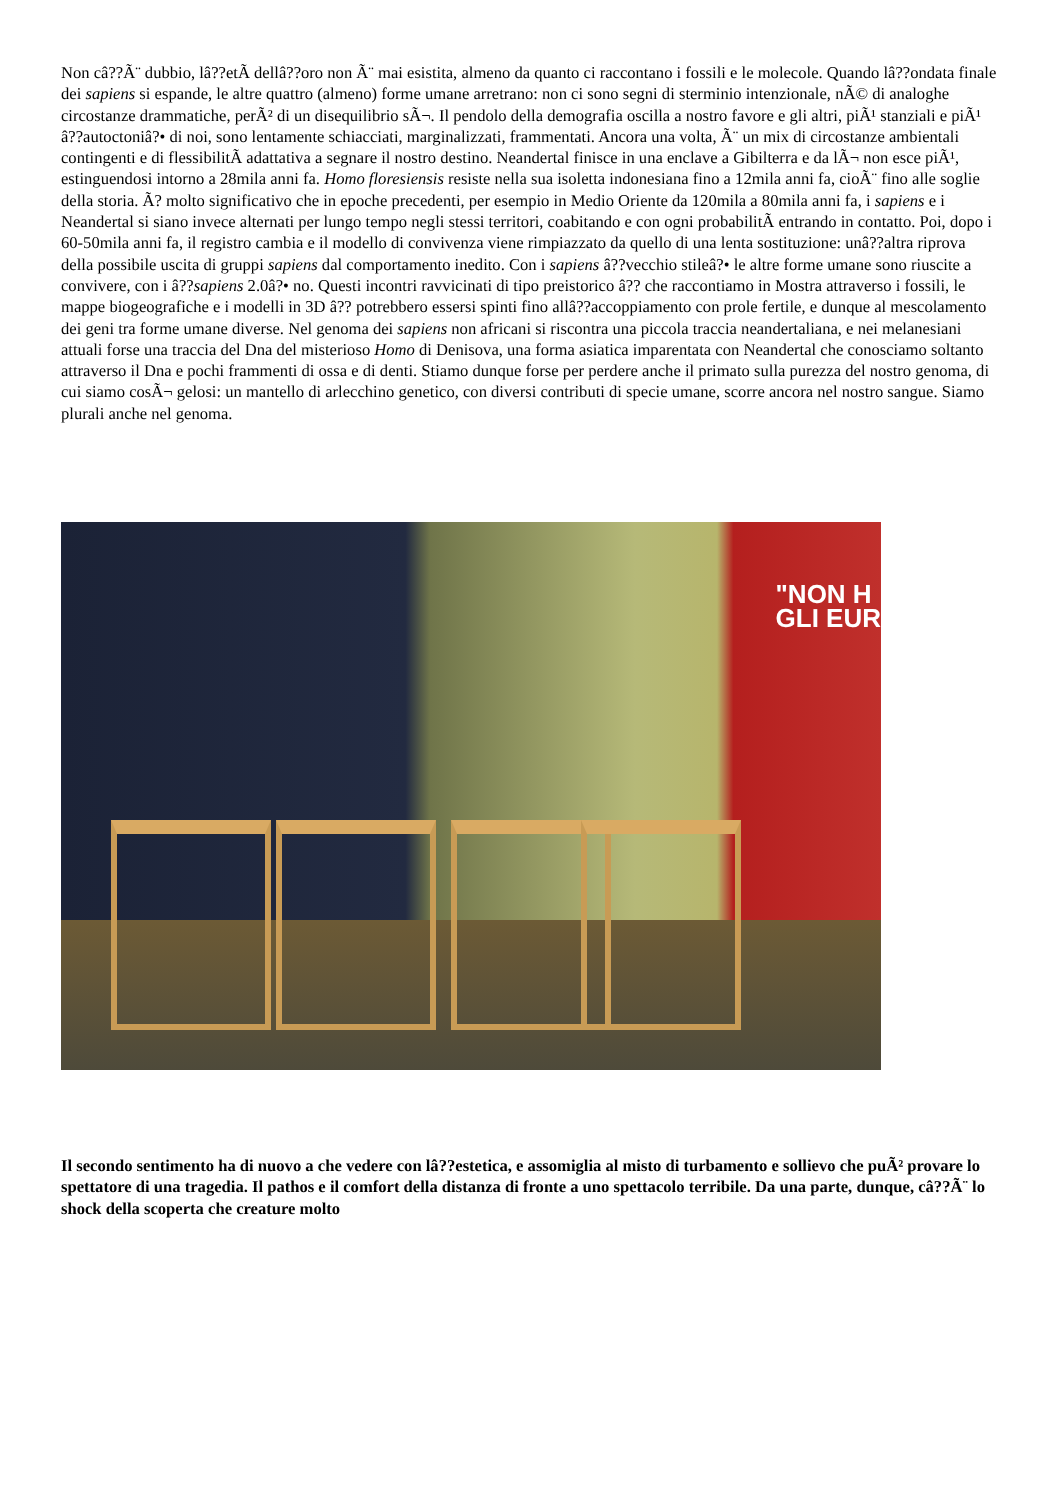Non câ??Ã¨ dubbio, lâ??etÃ dellâ??oro non Ã¨ mai esistita, almeno da quanto ci raccontano i fossili e le molecole. Quando lâ??ondata finale dei sapiens si espande, le altre quattro (almeno) forme umane arretrano: non ci sono segni di sterminio intenzionale, nÃ© di analoghe circostanze drammatiche, perÃ² di un disequilibrio sÃ¬. Il pendolo della demografia oscilla a nostro favore e gli altri, piÃ¹ stanziali e piÃ¹ â??autoctoniâ?• di noi, sono lentamente schiacciati, marginalizzati, frammentati. Ancora una volta, Ã¨ un mix di circostanze ambientali contingenti e di flessibilitÃ adattativa a segnare il nostro destino. Neandertal finisce in una enclave a Gibilterra e da lÃ¬ non esce piÃ¹, estinguendosi intorno a 28mila anni fa. Homo floresiensis resiste nella sua isoletta indonesiana fino a 12mila anni fa, cioÃ¨ fino alle soglie della storia. Ã? molto significativo che in epoche precedenti, per esempio in Medio Oriente da 120mila a 80mila anni fa, i sapiens e i Neandertal si siano invece alternati per lungo tempo negli stessi territori, coabitando e con ogni probabilitÃ entrando in contatto. Poi, dopo i 60-50mila anni fa, il registro cambia e il modello di convivenza viene rimpiazzato da quello di una lenta sostituzione: unâ??altra riprova della possibile uscita di gruppi sapiens dal comportamento inedito. Con i sapiens â??vecchio stileâ?• le altre forme umane sono riuscite a convivere, con i â??sapiens 2.0â?• no. Questi incontri ravvicinati di tipo preistorico â?? che raccontiamo in Mostra attraverso i fossili, le mappe biogeografiche e i modelli in 3D â?? potrebbero essersi spinti fino allâ??accoppiamento con prole fertile, e dunque al mescolamento dei geni tra forme umane diverse. Nel genoma dei sapiens non africani si riscontra una piccola traccia neandertaliana, e nei melanesiani attuali forse una traccia del Dna del misterioso Homo di Denisova, una forma asiatica imparentata con Neandertal che conosciamo soltanto attraverso il Dna e pochi frammenti di ossa e di denti. Stiamo dunque forse per perdere anche il primato sulla purezza del nostro genoma, di cui siamo cosÃ¬ gelosi: un mantello di arlecchino genetico, con diversi contributi di specie umane, scorre ancora nel nostro sangue. Siamo plurali anche nel genoma.
"NON H
GLI EUR
Il secondo sentimento ha di nuovo a che vedere con lâ??estetica, e assomiglia al misto di turbamento e sollievo che puÃ² provare lo spettatore di una tragedia. Il pathos e il comfort della distanza di fronte a uno spettacolo terribile. Da una parte, dunque, câ??Ã¨ lo shock della scoperta che creature molto